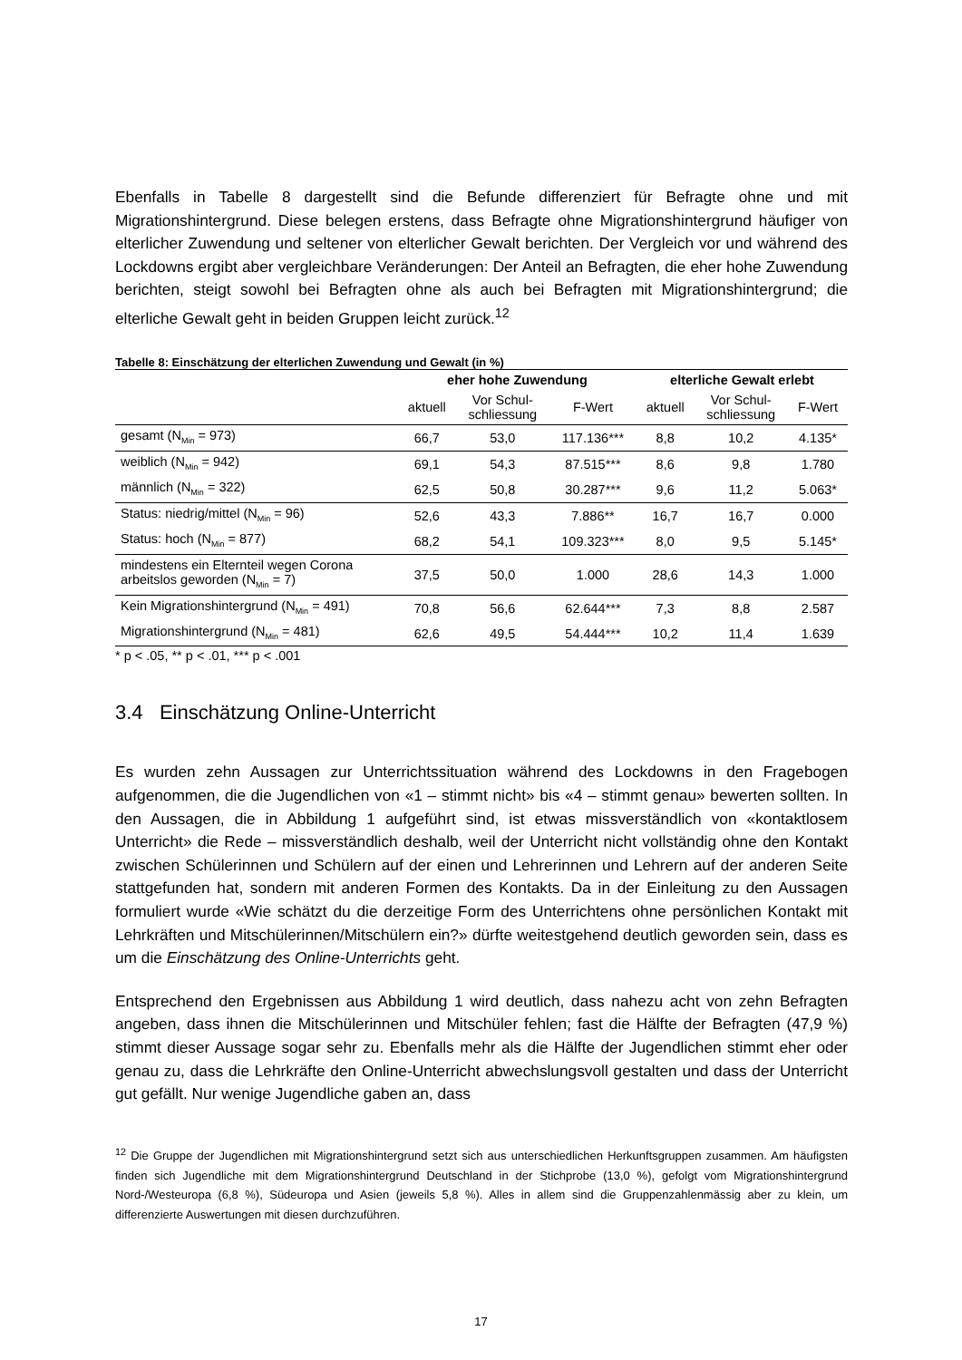Ebenfalls in Tabelle 8 dargestellt sind die Befunde differenziert für Befragte ohne und mit Migrationshintergrund. Diese belegen erstens, dass Befragte ohne Migrationshintergrund häufiger von elterlicher Zuwendung und seltener von elterlicher Gewalt berichten. Der Vergleich vor und während des Lockdowns ergibt aber vergleichbare Veränderungen: Der Anteil an Befragten, die eher hohe Zuwendung berichten, steigt sowohl bei Befragten ohne als auch bei Befragten mit Migrationshintergrund; die elterliche Gewalt geht in beiden Gruppen leicht zurück.<sup>12</sup>
Tabelle 8: Einschätzung der elterlichen Zuwendung und Gewalt (in %)
| | eher hohe Zuwendung | | | elterliche Gewalt erlebt | | |
| --- | --- | --- | --- | --- | --- | --- |
| | aktuell | Vor Schul- schliessung | F-Wert | aktuell | Vor Schul- schliessung | F-Wert |
| gesamt (N<sub>Min</sub> = 973) | 66,7 | 53,0 | 117.136*** | 8,8 | 10,2 | 4.135* |
| weiblich (N<sub>Min</sub> = 942) | 69,1 | 54,3 | 87.515*** | 8,6 | 9,8 | 1.780 |
| männlich (N<sub>Min</sub> = 322) | 62,5 | 50,8 | 30.287*** | 9,6 | 11,2 | 5.063* |
| Status: niedrig/mittel (N<sub>Min</sub> = 96) | 52,6 | 43,3 | 7.886** | 16,7 | 16,7 | 0.000 |
| Status: hoch (N<sub>Min</sub> = 877) | 68,2 | 54,1 | 109.323*** | 8,0 | 9,5 | 5.145* |
| mindestens ein Elternteil wegen Corona arbeitslos geworden (N<sub>Min</sub> = 7) | 37,5 | 50,0 | 1.000 | 28,6 | 14,3 | 1.000 |
| Kein Migrationshintergrund (N<sub>Min</sub> = 491) | 70,8 | 56,6 | 62.644*** | 7,3 | 8,8 | 2.587 |
| Migrationshintergrund (N<sub>Min</sub> = 481) | 62,6 | 49,5 | 54.444*** | 10,2 | 11,4 | 1.639 |
* p < .05, ** p < .01, *** p < .001
3.4 Einschätzung Online-Unterricht
Es wurden zehn Aussagen zur Unterrichtssituation während des Lockdowns in den Fragebogen aufgenommen, die die Jugendlichen von «1 – stimmt nicht» bis «4 – stimmt genau» bewerten sollten. In den Aussagen, die in Abbildung 1 aufgeführt sind, ist etwas missverständlich von «kontaktlosem Unterricht» die Rede – missverständlich deshalb, weil der Unterricht nicht vollständig ohne den Kontakt zwischen Schülerinnen und Schülern auf der einen und Lehrerinnen und Lehrern auf der anderen Seite stattgefunden hat, sondern mit anderen Formen des Kontakts. Da in der Einleitung zu den Aussagen formuliert wurde «Wie schätzt du die derzeitige Form des Unterrichtens ohne persönlichen Kontakt mit Lehrkräften und Mitschülerinnen/Mitschülern ein?» dürfte weitestgehend deutlich geworden sein, dass es um die Einschätzung des Online-Unterrichts geht.
Entsprechend den Ergebnissen aus Abbildung 1 wird deutlich, dass nahezu acht von zehn Befragten angeben, dass ihnen die Mitschülerinnen und Mitschüler fehlen; fast die Hälfte der Befragten (47,9 %) stimmt dieser Aussage sogar sehr zu. Ebenfalls mehr als die Hälfte der Jugendlichen stimmt eher oder genau zu, dass die Lehrkräfte den Online-Unterricht abwechslungsvoll gestalten und dass der Unterricht gut gefällt. Nur wenige Jugendliche gaben an, dass
<sup>12</sup> Die Gruppe der Jugendlichen mit Migrationshintergrund setzt sich aus unterschiedlichen Herkunftsgruppen zusammen. Am häufigsten finden sich Jugendliche mit dem Migrationshintergrund Deutschland in der Stichprobe (13,0 %), gefolgt vom Migrationshintergrund Nord-/Westeuropa (6,8 %), Südeuropa und Asien (jeweils 5,8 %). Alles in allem sind die Gruppenzahlenmässig aber zu klein, um differenzierte Auswertungen mit diesen durchzuführen.
17